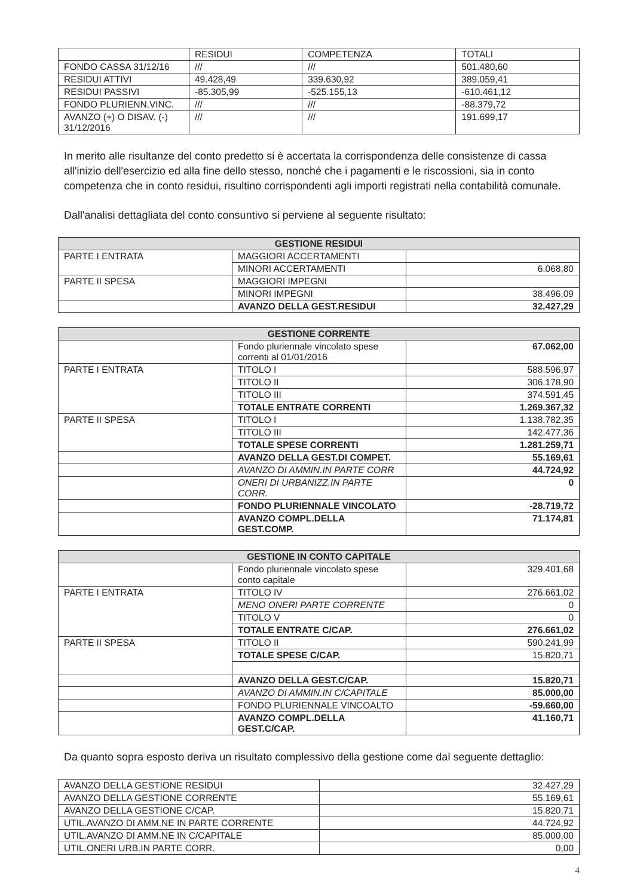| | RESIDUI | COMPETENZA | TOTALI |
| FONDO CASSA 31/12/16 | /// | /// | 501.480,60 |
| RESIDUI ATTIVI | 49.428,49 | 339.630,92 | 389.059,41 |
| RESIDUI PASSIVI | -85.305,99 | -525.155,13 | -610.461,12 |
| FONDO PLURIENN.VINC. | /// | /// | -88.379,72 |
| AVANZO (+) O DISAV. (-) 31/12/2016 | /// | /// | 191.699,17 |
In merito alle risultanze del conto predetto si è accertata la corrispondenza delle consistenze di cassa all'inizio dell'esercizio ed alla fine dello stesso, nonché che i pagamenti e le riscossioni, sia in conto competenza che in conto residui, risultino corrispondenti agli importi registrati nella contabilità comunale.
Dall'analisi dettagliata del conto consuntivo si perviene al seguente risultato:
| GESTIONE RESIDUI | | |
| --- | --- | --- |
| PARTE I ENTRATA | MAGGIORI ACCERTAMENTI | |
| | MINORI ACCERTAMENTI | 6.068,80 |
| PARTE II SPESA | MAGGIORI IMPEGNI | |
| | MINORI IMPEGNI | 38.496,09 |
| | AVANZO DELLA GEST.RESIDUI | 32.427,29 |
| GESTIONE CORRENTE | | |
| --- | --- | --- |
| | Fondo pluriennale vincolato spese correnti al 01/01/2016 | 67.062,00 |
| PARTE I ENTRATA | TITOLO I | 588.596,97 |
| | TITOLO II | 306.178,90 |
| | TITOLO III | 374.591,45 |
| | TOTALE ENTRATE CORRENTI | 1.269.367,32 |
| PARTE II SPESA | TITOLO I | 1.138.782,35 |
| | TITOLO III | 142.477,36 |
| | TOTALE SPESE CORRENTI | 1.281.259,71 |
| | AVANZO DELLA GEST.DI COMPET. | 55.169,61 |
| | AVANZO DI AMMIN.IN PARTE CORR | 44.724,92 |
| | ONERI DI URBANIZZ.IN PARTE CORR. | 0 |
| | FONDO PLURIENNALE VINCOLATO | -28.719,72 |
| | AVANZO COMPL.DELLA GEST.COMP. | 71.174,81 |
| GESTIONE IN CONTO CAPITALE | | |
| --- | --- | --- |
| | Fondo pluriennale vincolato spese conto capitale | 329.401,68 |
| PARTE I ENTRATA | TITOLO IV | 276.661,02 |
| | MENO ONERI PARTE CORRENTE | 0 |
| | TITOLO V | 0 |
| | TOTALE ENTRATE C/CAP. | 276.661,02 |
| PARTE II SPESA | TITOLO II | 590.241,99 |
| | TOTALE SPESE C/CAP. | 15.820,71 |
| | AVANZO DELLA GEST.C/CAP. | 15.820,71 |
| | AVANZO DI AMMIN.IN C/CAPITALE | 85.000,00 |
| | FONDO PLURIENNALE VINCOALTO | -59.660,00 |
| | AVANZO COMPL.DELLA GEST.C/CAP. | 41.160,71 |
Da quanto sopra esposto deriva un risultato complessivo della gestione come dal seguente dettaglio:
| AVANZO DELLA GESTIONE RESIDUI | 32.427,29 |
| AVANZO DELLA GESTIONE CORRENTE | 55.169,61 |
| AVANZO DELLA GESTIONE C/CAP. | 15.820,71 |
| UTIL.AVANZO DI AMM.NE IN PARTE CORRENTE | 44.724,92 |
| UTIL.AVANZO DI AMM.NE IN C/CAPITALE | 85.000,00 |
| UTIL.ONERI URB.IN PARTE CORR. | 0,00 |
4